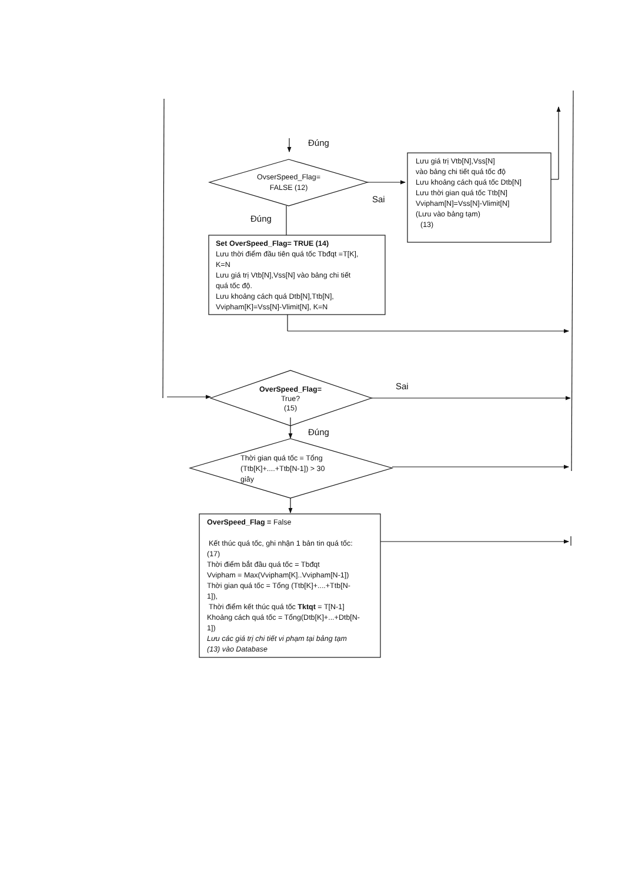Đúng
OvserSpeed_Flag=
FALSE (12)
Sai
Lưu giá trị Vtb[N],Vss[N]
vào bảng chi tiết quá tốc độ
Lưu khoảng cách quá tốc Dtb[N]
Lưu thời gian quá tốc Ttb[N]
Vvipham[N]=Vss[N]-Vlimit[N]
(Lưu vào bảng tạm)
(13)
Đúng
Set OverSpeed_Flag= TRUE (14)
Lưu thời điểm đầu tiên quá tốc Tbđqt =T[K],
K=N
Lưu giá trị Vtb[N],Vss[N] vào bảng chi tiết
quá tốc độ.
Lưu khoảng cách quá Dtb[N],Ttb[N],
Vvipham[K]=Vss[N]-Vlimit[N], K=N
OverSpeed_Flag=
True?
(15)
Sai
Đúng
Thời gian quá tốc = Tổng
(Ttb[K]+....+Ttb[N-1]) > 30
giây
OverSpeed_Flag = False
Kết thúc quá tốc, ghi nhận 1 bản tin quá tốc:
(17)
Thời điểm bắt đầu quá tốc = Tbđqt
Vvipham = Max(Vvipham[K]..Vvipham[N-1])
Thời gian quá tốc = Tổng (Ttb[K]+....+Ttb[N-
1]),
Thời điểm kết thúc quá tốc Tktqt = T[N-1]
Khoảng cách quá tốc = Tổng(Dtb[K]+...+Dtb[N-
1])
Lưu các giá trị chi tiết vi phạm tại bảng tạm
(13) vào Database